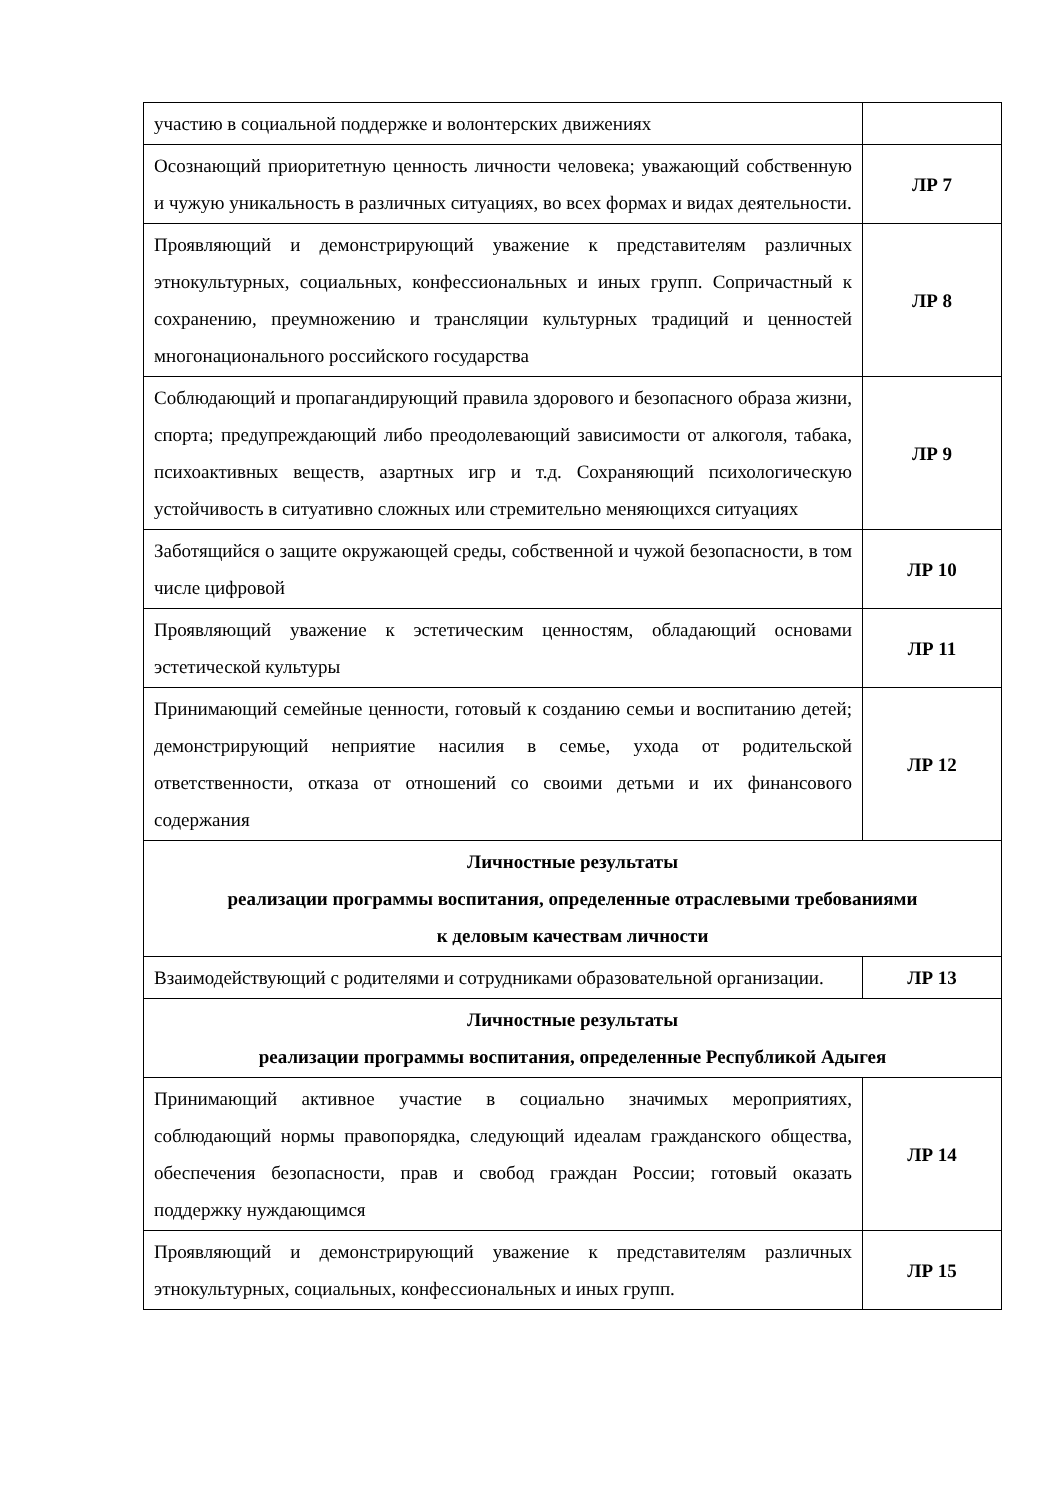| участию в социальной поддержке и волонтерских движениях | |
| Осознающий приоритетную ценность личности человека; уважающий собственную и чужую уникальность в различных ситуациях, во всех формах и видах деятельности. | ЛР 7 |
| Проявляющий и демонстрирующий уважение к представителям различных этнокультурных, социальных, конфессиональных и иных групп. Сопричастный к сохранению, преумножению и трансляции культурных традиций и ценностей многонационального российского государства | ЛР 8 |
| Соблюдающий и пропагандирующий правила здорового и безопасного образа жизни, спорта; предупреждающий либо преодолевающий зависимости от алкоголя, табака, психоактивных веществ, азартных игр и т.д. Сохраняющий психологическую устойчивость в ситуативно сложных или стремительно меняющихся ситуациях | ЛР 9 |
| Заботящийся о защите окружающей среды, собственной и чужой безопасности, в том числе цифровой | ЛР 10 |
| Проявляющий уважение к эстетическим ценностям, обладающий основами эстетической культуры | ЛР 11 |
| Принимающий семейные ценности, готовый к созданию семьи и воспитанию детей; демонстрирующий неприятие насилия в семье, ухода от родительской ответственности, отказа от отношений со своими детьми и их финансового содержания | ЛР 12 |
| Личностные результаты реализации программы воспитания, определенные отраслевыми требованиями к деловым качествам личности | |
| Взаимодействующий с родителями и сотрудниками образовательной организации. | ЛР 13 |
| Личностные результаты реализации программы воспитания, определенные Республикой Адыгея | |
| Принимающий активное участие в социально значимых мероприятиях, соблюдающий нормы правопорядка, следующий идеалам гражданского общества, обеспечения безопасности, прав и свобод граждан России; готовый оказать поддержку нуждающимся | ЛР 14 |
| Проявляющий и демонстрирующий уважение к представителям различных этнокультурных, социальных, конфессиональных и иных групп. | ЛР 15 |